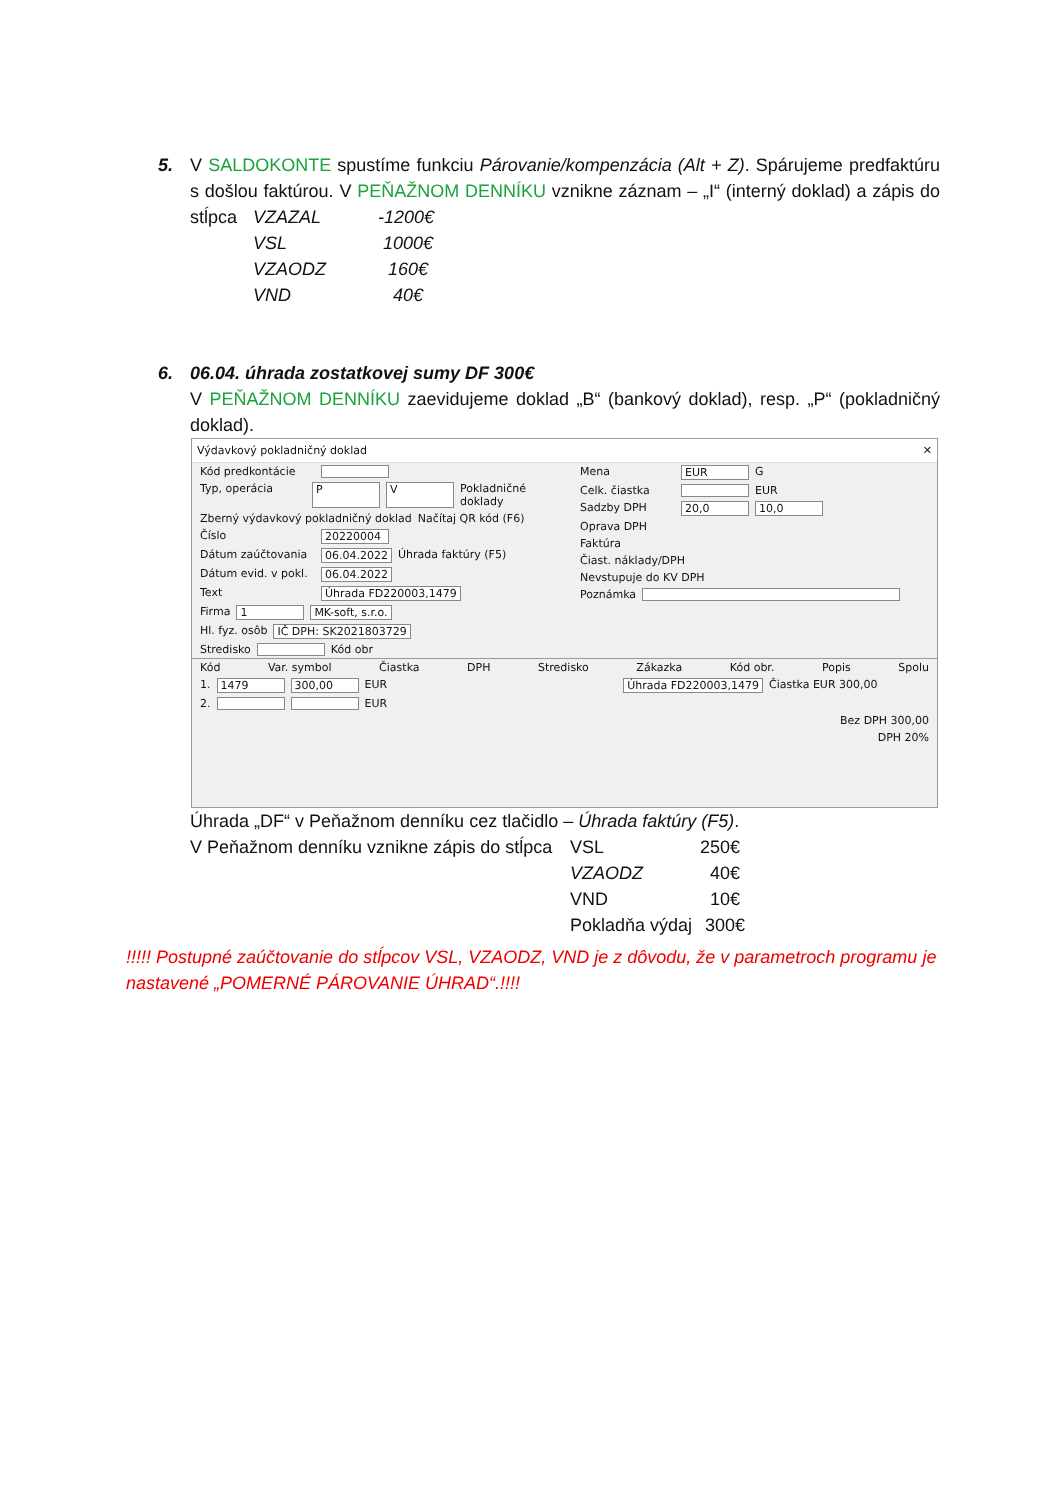5. V SALDOKONTE spustíme funkciu Párovanie/kompenzácia (Alt + Z). Spárujeme predfaktúru s došlou faktúrou. V PEŇAŽNOM DENNÍKU vznikne záznam – „I“ (interný doklad) a zápis do stĺpca
VZAZAL -1200€
VSL 1000€
VZAODZ 160€
VND 40€
6. 06.04. úhrada zostatkovej sumy DF 300€
V PEŇAŽNOM DENNÍKU zaevidujeme doklad „B“ (bankový doklad), resp. „P“ (pokladničný doklad).
Výdavkový pokladničný doklad ✕
Kód predkontácie
Typ, operácia P V Pokladničné doklady
Zberný výdavkový pokladničný doklad Načítaj QR kód (F6)
Číslo 20220004
Dátum zaúčtovania 06.04.2022 Úhrada faktúry (F5)
Dátum evid. v pokl. 06.04.2022
Text Úhrada FD220003,1479
Firma 1 MK-soft, s.r.o.
Hl. fyz. osôb IČ DPH: SK2021803729
Stredisko Kód obr
Mena EUR G
Celk. čiastka EUR
Sadzby DPH 20,0 10,0
Oprava DPH
Faktúra
Čiast. náklady/DPH
Nevstupuje do KV DPH
Poznámka
Kód Var. symbol Čiastka DPH Stredisko Zákazka Kód obr. Popis Spolu
1. 1479 300,00 EUR Úhrada FD220003,1479 Čiastka EUR 300,00
2. EUR
Bez DPH 300,00
DPH 20%
Úhrada „DF“ v Peňažnom denníku cez tlačidlo – Úhrada faktúry (F5).
V Peňažnom denníku vznikne zápis do stĺpca
VSL 250€
VZAODZ 40€
VND 10€
Pokladňa výdaj 300€
!!!!! Postupné zaúčtovanie do stĺpcov VSL, VZAODZ, VND je z dôvodu, že v parametroch programu je nastavené „POMERNÉ PÁROVANIE ÚHRAD“.!!!!